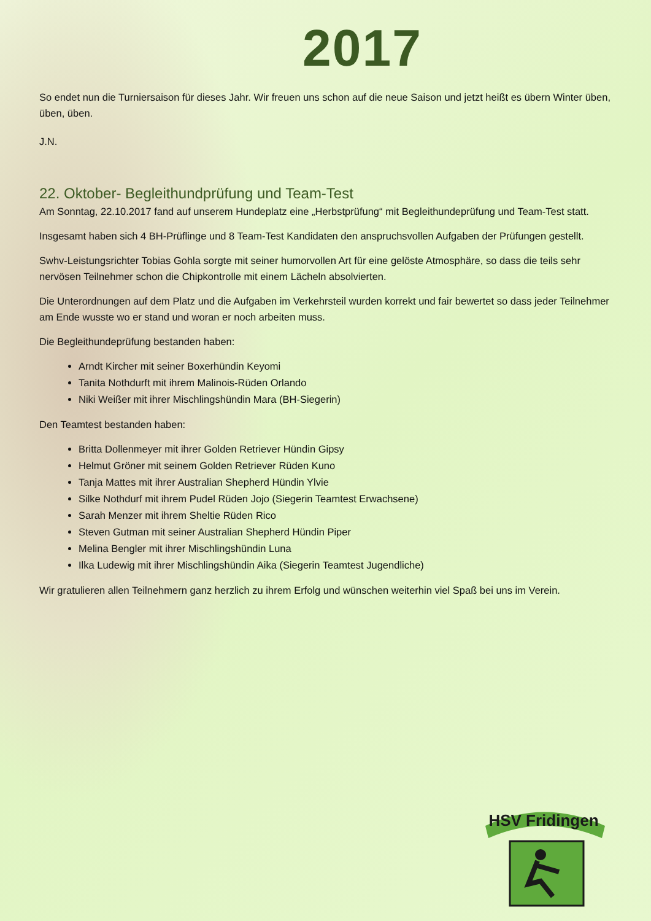2017
So endet nun die Turniersaison für dieses Jahr. Wir freuen uns schon auf die neue Saison und jetzt heißt es übern Winter üben, üben, üben.
J.N.
22. Oktober- Begleithundprüfung und Team-Test
Am Sonntag, 22.10.2017 fand auf unserem Hundeplatz eine „Herbstprüfung“ mit Begleithundeprüfung und Team-Test statt.
Insgesamt haben sich 4 BH-Prüflinge und 8 Team-Test Kandidaten den anspruchsvollen Aufgaben der Prüfungen gestellt.
Swhv-Leistungsrichter Tobias Gohla sorgte mit seiner humorvollen Art für eine gelöste Atmosphäre, so dass die teils sehr nervösen Teilnehmer schon die Chipkontrolle mit einem Lächeln absolvierten.
Die Unterordnungen auf dem Platz und die Aufgaben im Verkehrsteil wurden korrekt und fair bewertet so dass jeder Teilnehmer am Ende wusste wo er stand und woran er noch arbeiten muss.
Die Begleithundeprüfung bestanden haben:
Arndt Kircher mit seiner Boxerhündin Keyomi
Tanita Nothdurft mit ihrem Malinois-Rüden Orlando
Niki Weißer mit ihrer Mischlingshündin Mara (BH-Siegerin)
Den Teamtest bestanden haben:
Britta Dollenmeyer mit ihrer Golden Retriever Hündin Gipsy
Helmut Gröner mit seinem Golden Retriever Rüden Kuno
Tanja Mattes mit ihrer Australian Shepherd Hündin Ylvie
Silke Nothdurf mit ihrem Pudel Rüden Jojo (Siegerin Teamtest Erwachsene)
Sarah Menzer mit ihrem Sheltie Rüden Rico
Steven Gutman mit seiner Australian Shepherd Hündin Piper
Melina Bengler mit ihrer Mischlingshündin Luna
Ilka Ludewig mit ihrer Mischlingshündin Aika (Siegerin Teamtest Jugendliche)
Wir gratulieren allen Teilnehmern ganz herzlich zu ihrem Erfolg und wünschen weiterhin viel Spaß bei uns im Verein.
HSV Fridingen